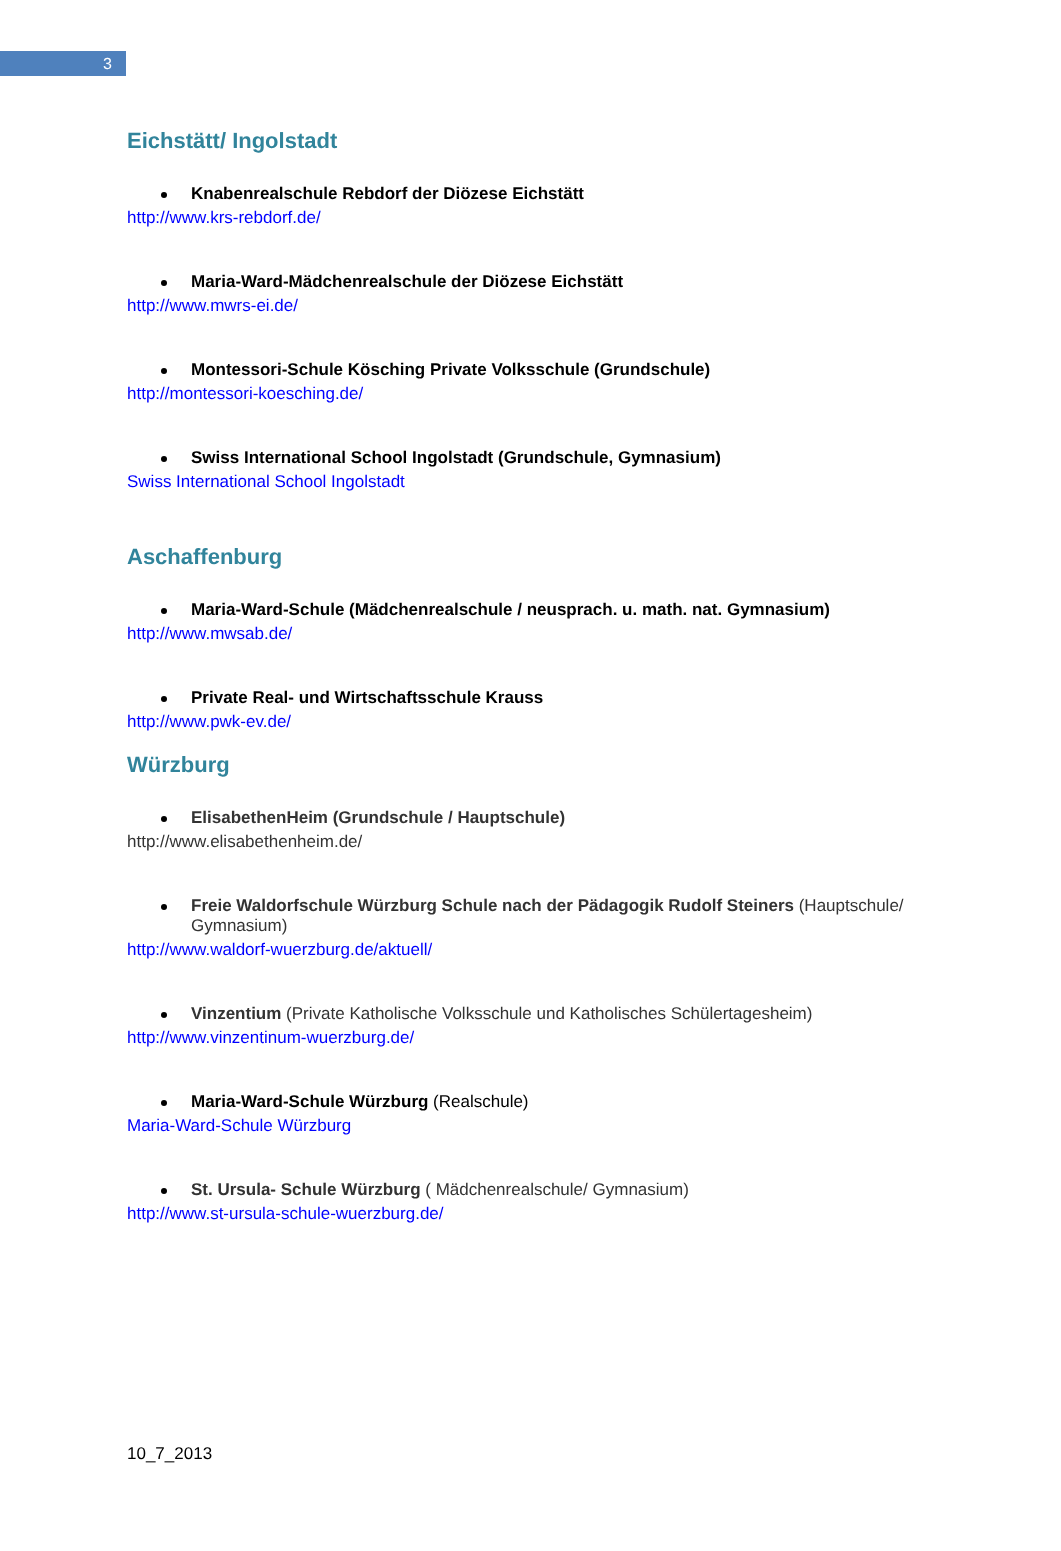3
Eichstätt/ Ingolstadt
Knabenrealschule Rebdorf der Diözese Eichstätt
http://www.krs-rebdorf.de/
Maria-Ward-Mädchenrealschule der Diözese Eichstätt
http://www.mwrs-ei.de/
Montessori-Schule Kösching Private Volksschule (Grundschule)
http://montessori-koesching.de/
Swiss International School Ingolstadt (Grundschule, Gymnasium)
Swiss International School Ingolstadt
Aschaffenburg
Maria-Ward-Schule (Mädchenrealschule / neusprach. u. math. nat. Gymnasium)
http://www.mwsab.de/
Private Real- und Wirtschaftsschule Krauss
http://www.pwk-ev.de/
Würzburg
ElisabethenHeim (Grundschule / Hauptschule)
http://www.elisabethenheim.de/
Freie Waldorfschule Würzburg Schule nach der Pädagogik Rudolf Steiners (Hauptschule/ Gymnasium)
http://www.waldorf-wuerzburg.de/aktuell/
Vinzentium (Private Katholische Volksschule und Katholisches Schülertagesheim)
http://www.vinzentinum-wuerzburg.de/
Maria-Ward-Schule Würzburg (Realschule)
Maria-Ward-Schule Würzburg
St. Ursula- Schule Würzburg ( Mädchenrealschule/ Gymnasium)
http://www.st-ursula-schule-wuerzburg.de/
10_7_2013